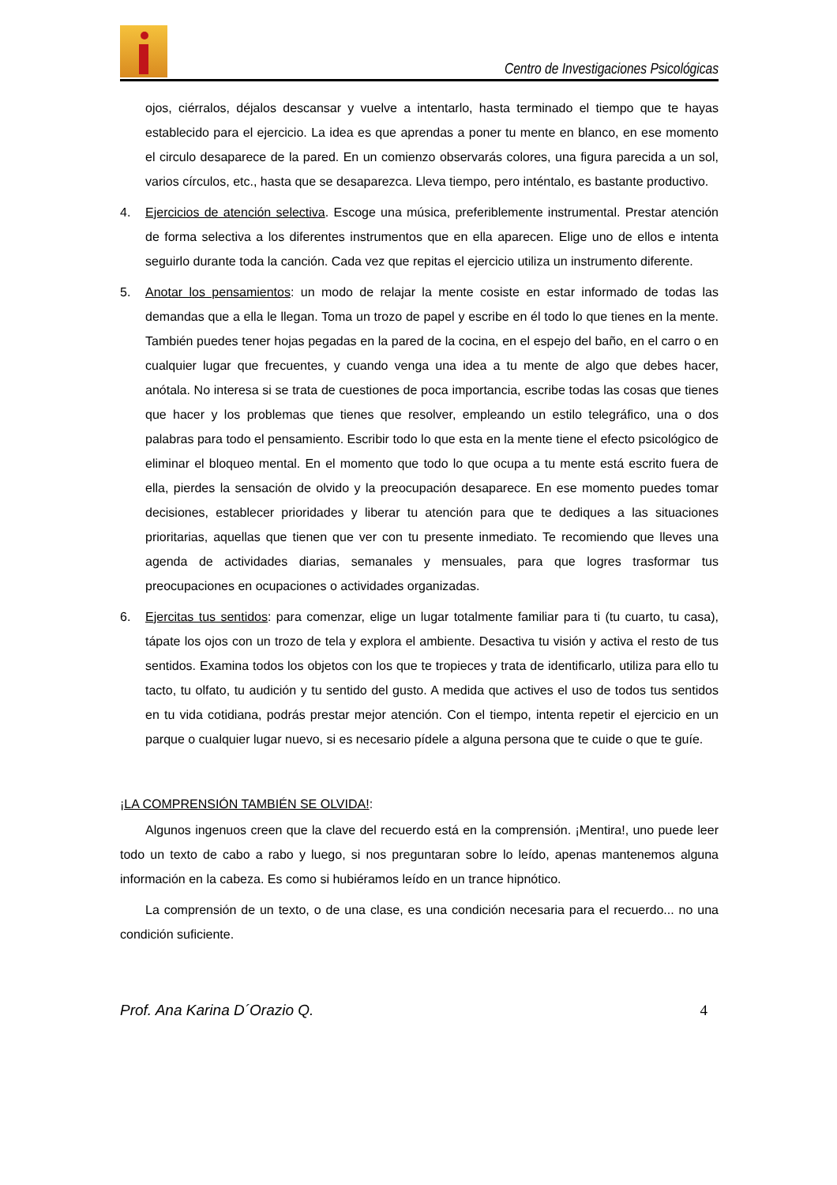Centro de Investigaciones Psicológicas
ojos, ciérralos, déjalos descansar y vuelve a intentarlo, hasta terminado el tiempo que te hayas establecido para el ejercicio. La idea es que aprendas a poner tu mente en blanco, en ese momento el circulo desaparece de la pared. En un comienzo observarás colores, una figura parecida a un sol, varios círculos, etc., hasta que se desaparezca. Lleva tiempo, pero inténtalo, es bastante productivo.
4. Ejercicios de atención selectiva. Escoge una música, preferiblemente instrumental. Prestar atención de forma selectiva a los diferentes instrumentos que en ella aparecen. Elige uno de ellos e intenta seguirlo durante toda la canción. Cada vez que repitas el ejercicio utiliza un instrumento diferente.
5. Anotar los pensamientos: un modo de relajar la mente cosiste en estar informado de todas las demandas que a ella le llegan. Toma un trozo de papel y escribe en él todo lo que tienes en la mente. También puedes tener hojas pegadas en la pared de la cocina, en el espejo del baño, en el carro o en cualquier lugar que frecuentes, y cuando venga una idea a tu mente de algo que debes hacer, anótala. No interesa si se trata de cuestiones de poca importancia, escribe todas las cosas que tienes que hacer y los problemas que tienes que resolver, empleando un estilo telegráfico, una o dos palabras para todo el pensamiento. Escribir todo lo que esta en la mente tiene el efecto psicológico de eliminar el bloqueo mental. En el momento que todo lo que ocupa a tu mente está escrito fuera de ella, pierdes la sensación de olvido y la preocupación desaparece. En ese momento puedes tomar decisiones, establecer prioridades y liberar tu atención para que te dediques a las situaciones prioritarias, aquellas que tienen que ver con tu presente inmediato. Te recomiendo que lleves una agenda de actividades diarias, semanales y mensuales, para que logres trasformar tus preocupaciones en ocupaciones o actividades organizadas.
6. Ejercitas tus sentidos: para comenzar, elige un lugar totalmente familiar para ti (tu cuarto, tu casa), tápate los ojos con un trozo de tela y explora el ambiente. Desactiva tu visión y activa el resto de tus sentidos. Examina todos los objetos con los que te tropieces y trata de identificarlo, utiliza para ello tu tacto, tu olfato, tu audición y tu sentido del gusto. A medida que actives el uso de todos tus sentidos en tu vida cotidiana, podrás prestar mejor atención. Con el tiempo, intenta repetir el ejercicio en un parque o cualquier lugar nuevo, si es necesario pídele a alguna persona que te cuide o que te guíe.
¡LA COMPRENSIÓN TAMBIÉN SE OLVIDA!:
Algunos ingenuos creen que la clave del recuerdo está en la comprensión. ¡Mentira!, uno puede leer todo un texto de cabo a rabo y luego, si nos preguntaran sobre lo leído, apenas mantenemos alguna información en la cabeza. Es como si hubiéramos leído en un trance hipnótico.
La comprensión de un texto, o de una clase, es una condición necesaria para el recuerdo... no una condición suficiente.
Prof. Ana Karina D´Orazio Q. 4